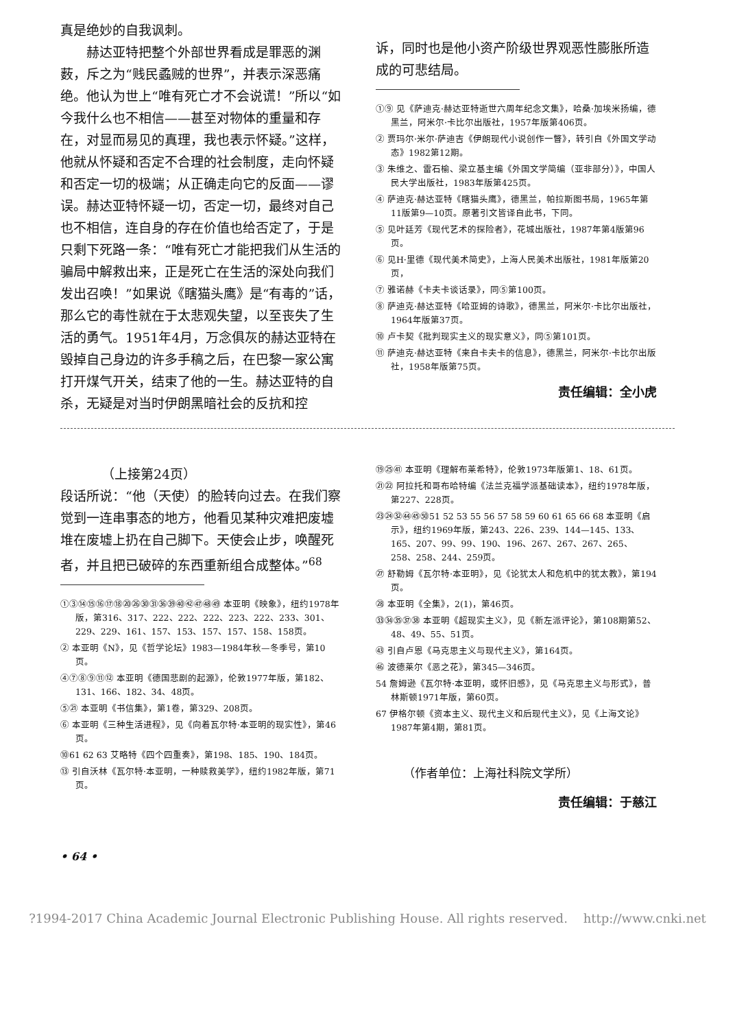真是绝妙的自我讽刺。
　　赫达亚特把整个外部世界看成是罪恶的渊薮，斥之为“贱民蟊贼的世界”，并表示深恶痛绝。他认为世上“唯有死亡才不会说谎！”所以“如今我什么也不相信——甚至对物体的重量和存在，对显而易见的真理，我也表示怀疑。”这样，他就从怀疑和否定不合理的社会制度，走向怀疑和否定一切的极端；从正确走向它的反面——谬误。赫达亚特怀疑一切，否定一切，最终对自己也不相信，连自身的存在价值也给否定了，于是只剩下死路一条：“唯有死亡才能把我们从生活的骗局中解救出来，正是死亡在生活的深处向我们发出召唤！”如果说《瞎猫头鹰》是“有毒的”话，那么它的毒性就在于太悲观失望，以至丧失了生活的勇气。1951年4月，万念俱灰的赫达亚特在毁掉自己身边的许多手稿之后，在巴黎一家公寓打开煤气开关，结束了他的一生。赫达亚特的自杀，无疑是对当时伊朗黑暗社会的反抗和控
诉，同时也是他小资产阶级世界观恶性膨胀所造成的可悲结局。
①⑨ 见《萨迪克·赫达亚特逝世六周年纪念文集》，哈桑·加埃米扬编，德黑兰，阿米尔·卡比尔出版社，1957年版第406页。
② 贾玛尔·米尔·萨迪吉《伊朗现代小说创作一瞥》，转引自《外国文学动态》1982第12期。
③ 朱维之、雷石榆、梁立基主编《外国文学简编（亚非部分）》，中国人民大学出版社，1983年版第425页。
④ 萨迪克·赫达亚特《瞎猫头鹰》，德黑兰，帕拉斯图书局，1965年第11版第9—10页。原著引文皆译自此书，下同。
⑤ 见叶廷芳《现代艺术的探险者》，花城出版社，1987年第4版第96页。
⑥ 见H·里德《现代美术简史》，上海人民美术出版社，1981年版第20页，
⑦ 雅诺赫《卡夫卡谈话录》，同⑤第100页。
⑧ 萨迪克·赫达亚特《哈亚姆的诗歌》，德黑兰，阿米尔·卡比尔出版社，1964年版第37页。
⑩ 卢卡契《批判现实主义的现实意义》，同⑤第101页。
⑪ 萨迪克·赫达亚特《来自卡夫卡的信息》，德黑兰，阿米尔·卡比尔出版社，1958年版第75页。
责任编辑：全小虎
（上接第24页）
段话所说：“他（天使）的脸转向过去。在我们察觉到一连串事态的地方，他看见某种灾难把废墟堆在废墟上扔在自己脚下。天使会止步，唤醒死者，并且把已破碎的东西重新组合成整体。”<sup>68</sup>
①③⑭⑮⑯⑰⑱⑳㉖㉚㉛㊱㊴㊵㊷㊼㊽㊾ 本亚明《映象》，纽约1978年版，第316、317、222、222、222、223、222、233、301、229、229、161、157、153、157、157、158、158页。
② 本亚明《N》，见《哲学论坛》1983—1984年秋—冬季号，第10页。
④⑦⑧⑨⑪⑫ 本亚明《德国悲剧的起源》，伦敦1977年版，第182、131、166、182、34、48页。
⑤㉑ 本亚明《书信集》，第1卷，第329、208页。
⑥ 本亚明《三种生活进程》，见《向着瓦尔特·本亚明的现实性》，第46页。
⑩61 62 63 艾略特《四个四重奏》，第198、185、190、184页。
⑬ 引自沃林《瓦尔特·本亚明，一种赎救美学》，纽约1982年版，第71页。
⑲㉕㊶ 本亚明《理解布莱希特》，伦敦1973年版第1、18、61页。
㉑㉒ 阿拉托和哥布哈特编《法兰克福学派基础读本》，纽约1978年版，第227、228页。
㉓㉔㉜㊹㊺㊿51 52 53 55 56 57 58 59 60 61 65 66 68 本亚明《启示》，纽约1969年版，第243、226、239、144—145、133、165、207、99、99、190、196、267、267、267、265、258、258、244、259页。
㉗ 舒勒姆《瓦尔特·本亚明》，见《论犹太人和危机中的犹太教》，第194页。
㉘ 本亚明《全集》，2(1)，第46页。
㉝㉞㉟㊲㊳ 本亚明《超现实主义》，见《新左派评论》，第108期第52、48、49、55、51页。
㊸ 引自卢恩《马克思主义与现代主义》，第164页。
㊻ 波德莱尔《恶之花》，第345—346页。
54 詹姆逊《瓦尔特·本亚明，或怀旧感》，见《马克思主义与形式》，普林斯顿1971年版，第60页。
67 伊格尔顿《资本主义、现代主义和后现代主义》，见《上海文论》1987年第4期，第81页。
（作者单位：上海社科院文学所）
责任编辑：于慈江
• 64 •
?1994-2017 China Academic Journal Electronic Publishing House. All rights reserved. http://www.cnki.net